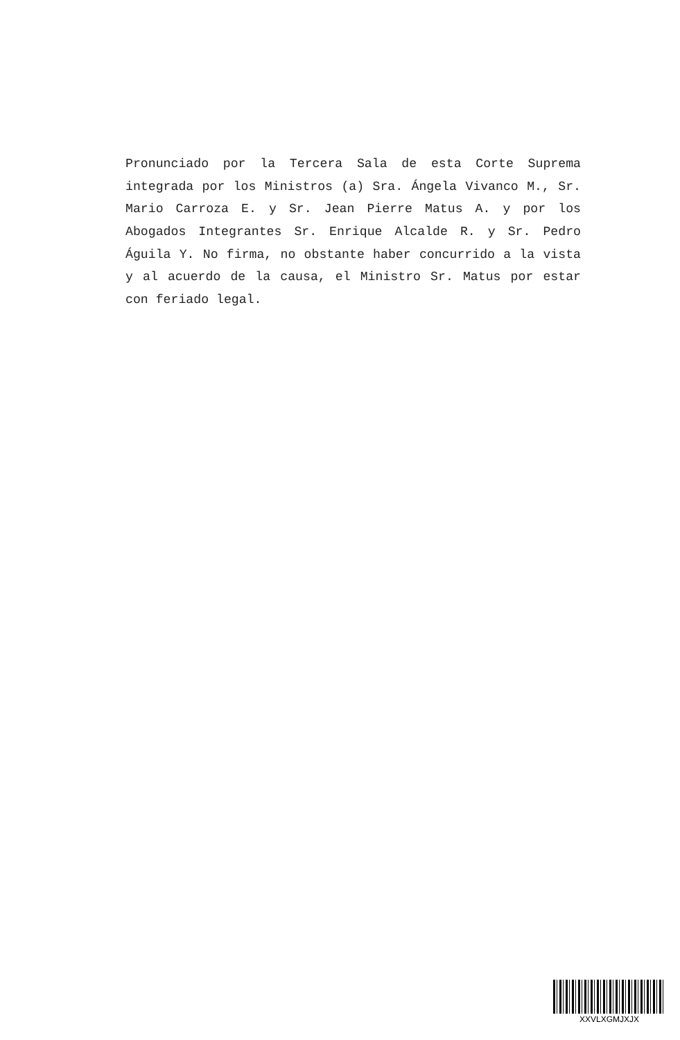Pronunciado por la Tercera Sala de esta Corte Suprema integrada por los Ministros (a) Sra. Ángela Vivanco M., Sr. Mario Carroza E. y Sr. Jean Pierre Matus A. y por los Abogados Integrantes Sr. Enrique Alcalde R. y Sr. Pedro Águila Y. No firma, no obstante haber concurrido a la vista y al acuerdo de la causa, el Ministro Sr. Matus por estar con feriado legal.
XXVLXGMJXJX